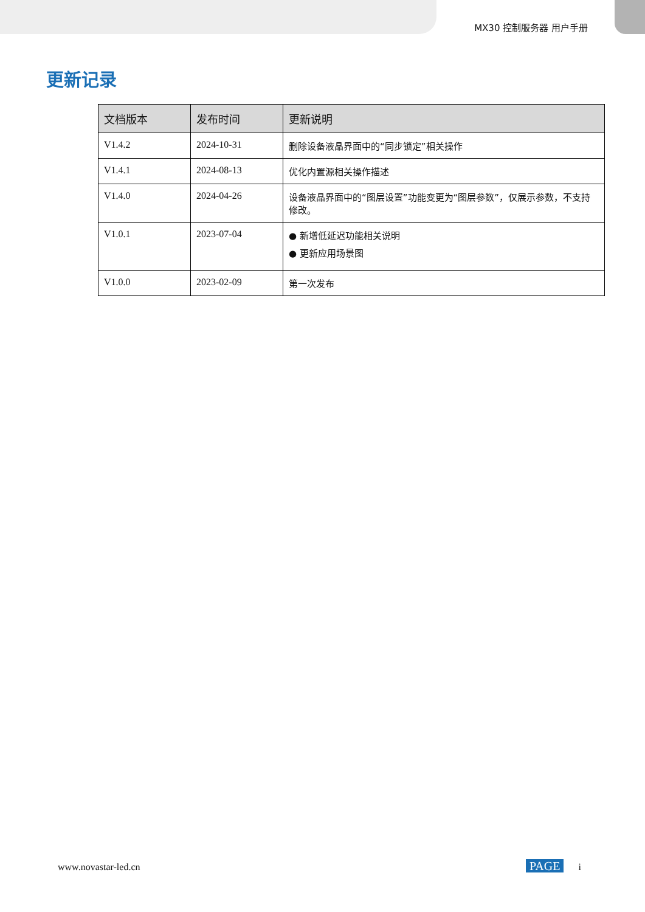MX30 控制服务器 用户手册
更新记录
| 文档版本 | 发布时间 | 更新说明 |
| --- | --- | --- |
| V1.4.2 | 2024-10-31 | 删除设备液晶界面中的“同步锁定”相关操作 |
| V1.4.1 | 2024-08-13 | 优化内置源相关操作描述 |
| V1.4.0 | 2024-04-26 | 设备液晶界面中的“图层设置”功能变更为“图层参数”，仅展示参数，不支持修改。 |
| V1.0.1 | 2023-07-04 | ● 新增低延迟功能相关说明 ● 更新应用场景图 |
| V1.0.0 | 2023-02-09 | 第一次发布 |
www.novastar-led.cn PAGE i